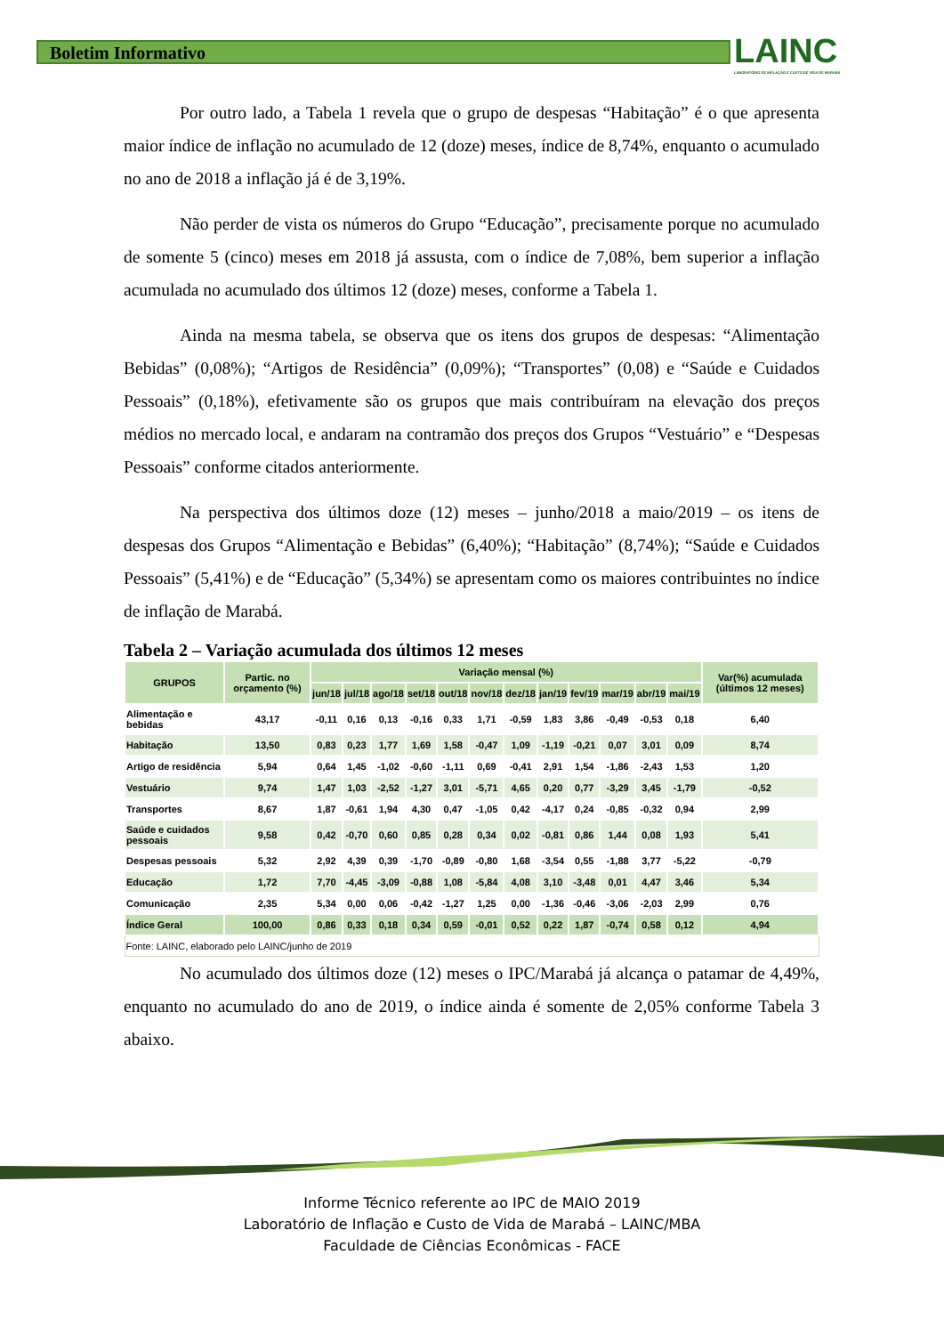Boletim Informativo
LAINC
LABORATÓRIO DE INFLAÇÃO E CUSTO DE VIDA DE MARABÁ
Por outro lado, a Tabela 1 revela que o grupo de despesas “Habitação” é o que apresenta maior índice de inflação no acumulado de 12 (doze) meses, índice de 8,74%, enquanto o acumulado no ano de 2018 a inflação já é de 3,19%.
Não perder de vista os números do Grupo “Educação”, precisamente porque no acumulado de somente 5 (cinco) meses em 2018 já assusta, com o índice de 7,08%, bem superior a inflação acumulada no acumulado dos últimos 12 (doze) meses, conforme a Tabela 1.
Ainda na mesma tabela, se observa que os itens dos grupos de despesas: “Alimentação Bebidas” (0,08%); “Artigos de Residência” (0,09%); “Transportes” (0,08) e “Saúde e Cuidados Pessoais” (0,18%), efetivamente são os grupos que mais contribuíram na elevação dos preços médios no mercado local, e andaram na contramão dos preços dos Grupos “Vestuário” e “Despesas Pessoais” conforme citados anteriormente.
Na perspectiva dos últimos doze (12) meses – junho/2018 a maio/2019 – os itens de despesas dos Grupos “Alimentação e Bebidas” (6,40%); “Habitação” (8,74%); “Saúde e Cuidados Pessoais” (5,41%) e de “Educação” (5,34%) se apresentam como os maiores contribuintes no índice de inflação de Marabá.
Tabela 2 – Variação acumulada dos últimos 12 meses
| GRUPOS | Partic. no orçamento (%) | Variação mensal (%) | | | | | | | | | | | | Var(%) acumulada (últimos 12 meses) |
| --- | --- | --- | --- | --- | --- | --- | --- | --- | --- | --- | --- | --- | --- | --- |
| | | jun/18 | jul/18 | ago/18 | set/18 | out/18 | nov/18 | dez/18 | jan/19 | fev/19 | mar/19 | abr/19 | mai/19 | |
| Alimentação e bebidas | 43,17 | -0,11 | 0,16 | 0,13 | -0,16 | 0,33 | 1,71 | -0,59 | 1,83 | 3,86 | -0,49 | -0,53 | 0,18 | 6,40 |
| Habitação | 13,50 | 0,83 | 0,23 | 1,77 | 1,69 | 1,58 | -0,47 | 1,09 | -1,19 | -0,21 | 0,07 | 3,01 | 0,09 | 8,74 |
| Artigo de residência | 5,94 | 0,64 | 1,45 | -1,02 | -0,60 | -1,11 | 0,69 | -0,41 | 2,91 | 1,54 | -1,86 | -2,43 | 1,53 | 1,20 |
| Vestuário | 9,74 | 1,47 | 1,03 | -2,52 | -1,27 | 3,01 | -5,71 | 4,65 | 0,20 | 0,77 | -3,29 | 3,45 | -1,79 | -0,52 |
| Transportes | 8,67 | 1,87 | -0,61 | 1,94 | 4,30 | 0,47 | -1,05 | 0,42 | -4,17 | 0,24 | -0,85 | -0,32 | 0,94 | 2,99 |
| Saúde e cuidados pessoais | 9,58 | 0,42 | -0,70 | 0,60 | 0,85 | 0,28 | 0,34 | 0,02 | -0,81 | 0,86 | 1,44 | 0,08 | 1,93 | 5,41 |
| Despesas pessoais | 5,32 | 2,92 | 4,39 | 0,39 | -1,70 | -0,89 | -0,80 | 1,68 | -3,54 | 0,55 | -1,88 | 3,77 | -5,22 | -0,79 |
| Educação | 1,72 | 7,70 | -4,45 | -3,09 | -0,88 | 1,08 | -5,84 | 4,08 | 3,10 | -3,48 | 0,01 | 4,47 | 3,46 | 5,34 |
| Comunicação | 2,35 | 5,34 | 0,00 | 0,06 | -0,42 | -1,27 | 1,25 | 0,00 | -1,36 | -0,46 | -3,06 | -2,03 | 2,99 | 0,76 |
| Índice Geral | 100,00 | 0,86 | 0,33 | 0,18 | 0,34 | 0,59 | -0,01 | 0,52 | 0,22 | 1,87 | -0,74 | 0,58 | 0,12 | 4,94 |
| Fonte: LAINC, elaborado pelo LAINC/junho de 2019 | | | | | | | | | | | | | | |
No acumulado dos últimos doze (12) meses o IPC/Marabá já alcança o patamar de 4,49%, enquanto no acumulado do ano de 2019, o índice ainda é somente de 2,05% conforme Tabela 3 abaixo.
Informe Técnico referente ao IPC de MAIO 2019
Laboratório de Inflação e Custo de Vida de Marabá – LAINC/MBA
Faculdade de Ciências Econômicas - FACE